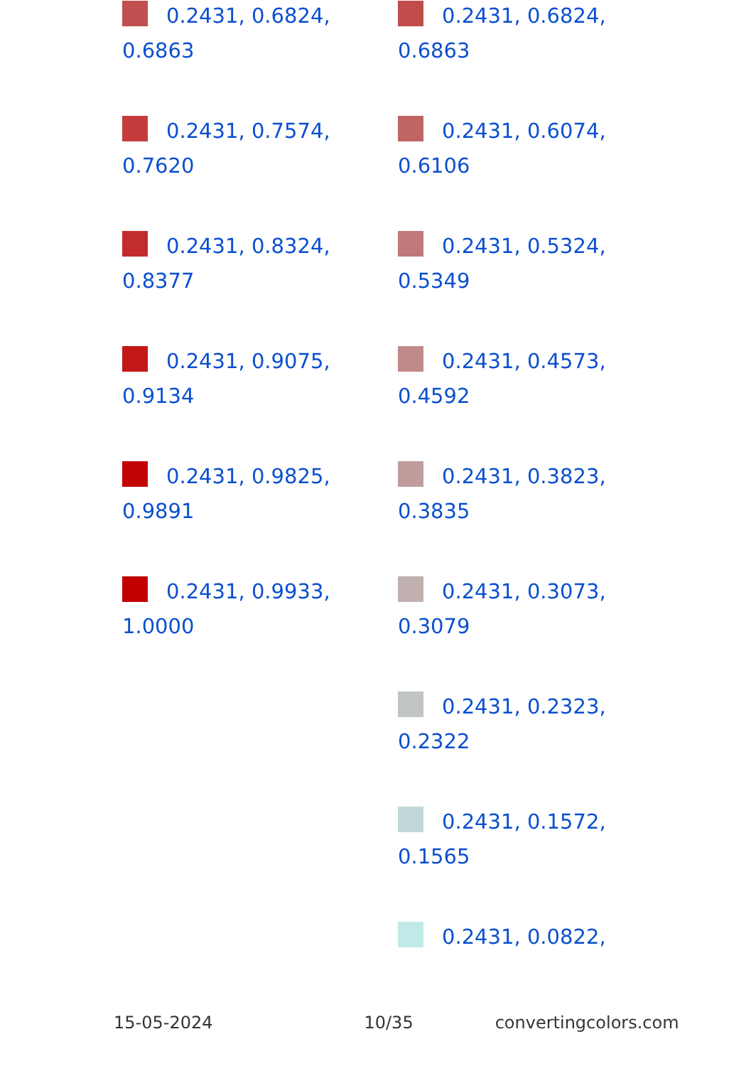0.2431, 0.6824,
0.6863
0.2431, 0.7574,
0.7620
0.2431, 0.8324,
0.8377
0.2431, 0.9075,
0.9134
0.2431, 0.9825,
0.9891
0.2431, 0.9933,
1.0000
0.2431, 0.6824,
0.6863
0.2431, 0.6074,
0.6106
0.2431, 0.5324,
0.5349
0.2431, 0.4573,
0.4592
0.2431, 0.3823,
0.3835
0.2431, 0.3073,
0.3079
0.2431, 0.2323,
0.2322
0.2431, 0.1572,
0.1565
0.2431, 0.0822,
15-05-2024 10/35 convertingcolors.com